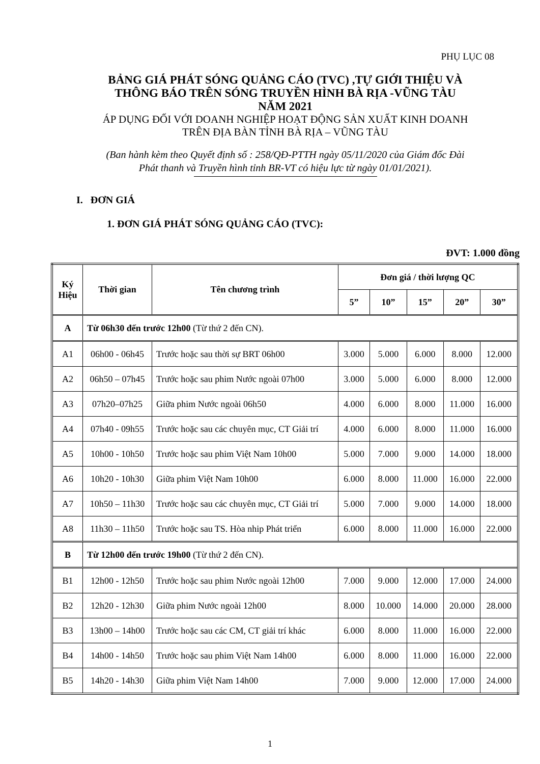PHỤ LỤC 08
BẢNG GIÁ PHÁT SÓNG QUẢNG CÁO (TVC) ,TỰ GIỚI THIỆU VÀ
THÔNG BÁO TRÊN SÓNG TRUYỀN HÌNH BÀ RỊA -VŨNG TÀU
NĂM 2021
ÁP DỤNG ĐỐI VỚI DOANH NGHIỆP HOẠT ĐỘNG SẢN XUẤT KINH DOANH
TRÊN ĐỊA BÀN TỈNH BÀ RỊA – VŨNG TÀU
(Ban hành kèm theo Quyết định số : 258/QĐ-PTTH ngày 05/11/2020 của Giám đốc Đài
Phát thanh và Truyền hình tỉnh BR-VT có hiệu lực từ ngày 01/01/2021).
I. ĐƠN GIÁ
1. ĐƠN GIÁ PHÁT SÓNG QUẢNG CÁO (TVC):
ĐVT: 1.000 đồng
| Ký Hiệu | Thời gian | Tên chương trình | Đơn giá / thời lượng QC | | | | |
| --- | --- | --- | --- | --- | --- | --- | --- |
| | | | 5” | 10” | 15” | 20” | 30” |
| A | Từ 06h30 đến trước 12h00 (Từ thứ 2 đến CN). | | | | | | |
| A1 | 06h00 - 06h45 | Trước hoặc sau thời sự BRT 06h00 | 3.000 | 5.000 | 6.000 | 8.000 | 12.000 |
| A2 | 06h50 – 07h45 | Trước hoặc sau phim Nước ngoài 07h00 | 3.000 | 5.000 | 6.000 | 8.000 | 12.000 |
| A3 | 07h20–07h25 | Giữa phim Nước ngoài 06h50 | 4.000 | 6.000 | 8.000 | 11.000 | 16.000 |
| A4 | 07h40 - 09h55 | Trước hoặc sau các chuyên mục, CT Giải trí | 4.000 | 6.000 | 8.000 | 11.000 | 16.000 |
| A5 | 10h00 - 10h50 | Trước hoặc sau phim Việt Nam 10h00 | 5.000 | 7.000 | 9.000 | 14.000 | 18.000 |
| A6 | 10h20 - 10h30 | Giữa phim Việt Nam 10h00 | 6.000 | 8.000 | 11.000 | 16.000 | 22.000 |
| A7 | 10h50 – 11h30 | Trước hoặc sau các chuyên mục, CT Giải trí | 5.000 | 7.000 | 9.000 | 14.000 | 18.000 |
| A8 | 11h30 – 11h50 | Trước hoặc sau TS. Hòa nhip Phát triển | 6.000 | 8.000 | 11.000 | 16.000 | 22.000 |
| B | Từ 12h00 đến trước 19h00 (Từ thứ 2 đến CN). | | | | | | |
| B1 | 12h00 - 12h50 | Trước hoặc sau phim Nước ngoài 12h00 | 7.000 | 9.000 | 12.000 | 17.000 | 24.000 |
| B2 | 12h20 - 12h30 | Giữa phim Nước ngoài 12h00 | 8.000 | 10.000 | 14.000 | 20.000 | 28.000 |
| B3 | 13h00 – 14h00 | Trước hoặc sau các CM, CT giải trí khác | 6.000 | 8.000 | 11.000 | 16.000 | 22.000 |
| B4 | 14h00 - 14h50 | Trước hoặc sau phim Việt Nam 14h00 | 6.000 | 8.000 | 11.000 | 16.000 | 22.000 |
| B5 | 14h20 - 14h30 | Giữa phim Việt Nam 14h00 | 7.000 | 9.000 | 12.000 | 17.000 | 24.000 |
1